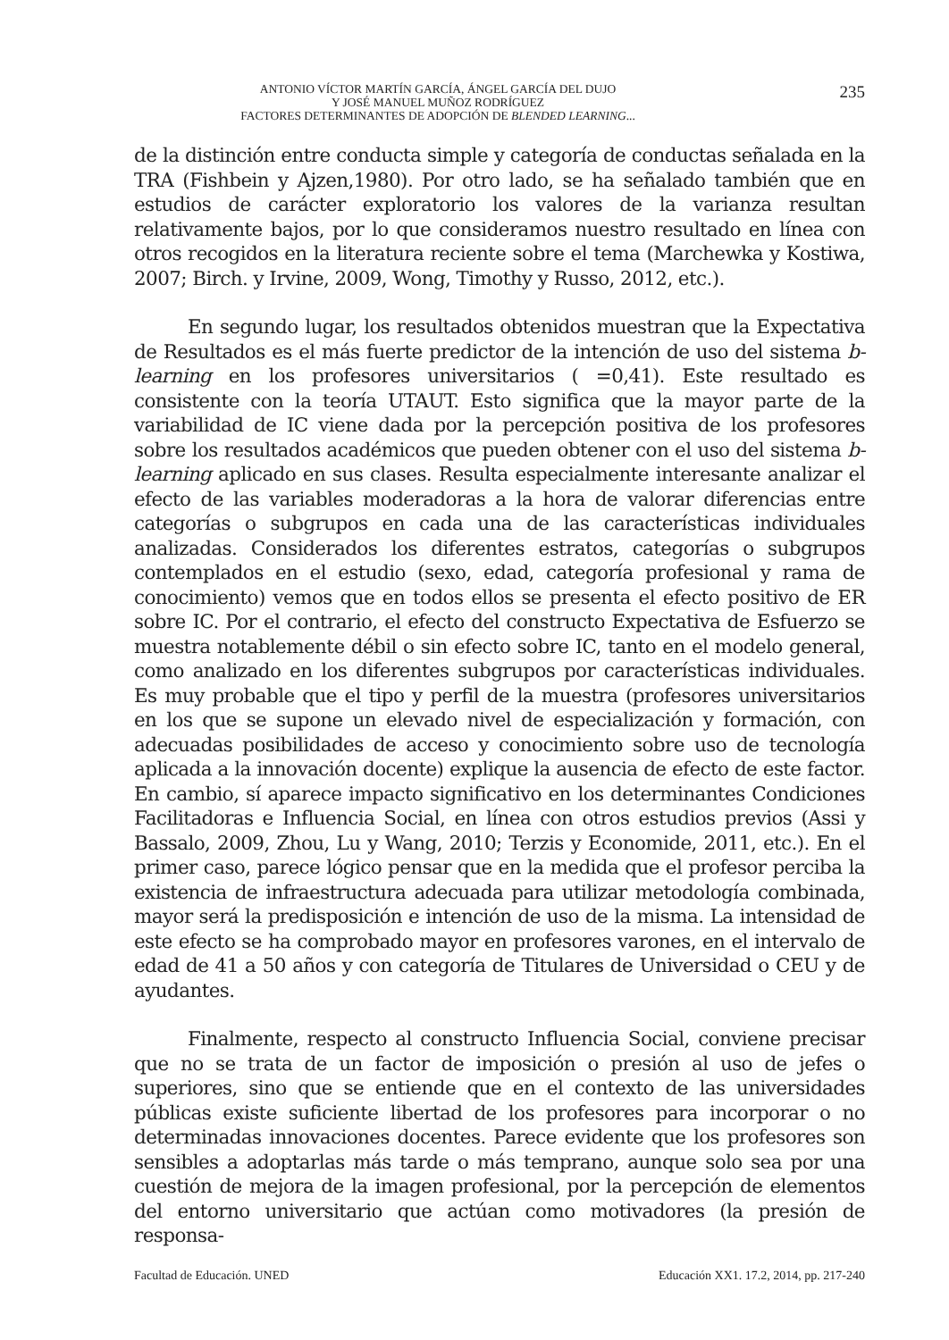ANTONIO VÍCTOR MARTÍN GARCÍA, ÁNGEL GARCÍA DEL DUJO
Y JOSÉ MANUEL MUÑOZ RODRÍGUEZ
FACTORES DETERMINANTES DE ADOPCIÓN DE BLENDED LEARNING...
235
de la distinción entre conducta simple y categoría de conductas señalada en la TRA (Fishbein y Ajzen,1980). Por otro lado, se ha señalado también que en estudios de carácter exploratorio los valores de la varianza resultan relativamente bajos, por lo que consideramos nuestro resultado en línea con otros recogidos en la literatura reciente sobre el tema (Marchewka y Kostiwa, 2007; Birch. y Irvine, 2009, Wong, Timothy y Russo, 2012, etc.).
En segundo lugar, los resultados obtenidos muestran que la Expectativa de Resultados es el más fuerte predictor de la intención de uso del sistema b-learning en los profesores universitarios ( =0,41). Este resultado es consistente con la teoría UTAUT. Esto significa que la mayor parte de la variabilidad de IC viene dada por la percepción positiva de los profesores sobre los resultados académicos que pueden obtener con el uso del sistema b-learning aplicado en sus clases. Resulta especialmente interesante analizar el efecto de las variables moderadoras a la hora de valorar diferencias entre categorías o subgrupos en cada una de las características individuales analizadas. Considerados los diferentes estratos, categorías o subgrupos contemplados en el estudio (sexo, edad, categoría profesional y rama de conocimiento) vemos que en todos ellos se presenta el efecto positivo de ER sobre IC. Por el contrario, el efecto del constructo Expectativa de Esfuerzo se muestra notablemente débil o sin efecto sobre IC, tanto en el modelo general, como analizado en los diferentes subgrupos por características individuales. Es muy probable que el tipo y perfil de la muestra (profesores universitarios en los que se supone un elevado nivel de especialización y formación, con adecuadas posibilidades de acceso y conocimiento sobre uso de tecnología aplicada a la innovación docente) explique la ausencia de efecto de este factor. En cambio, sí aparece impacto significativo en los determinantes Condiciones Facilitadoras e Influencia Social, en línea con otros estudios previos (Assi y Bassalo, 2009, Zhou, Lu y Wang, 2010; Terzis y Economide, 2011, etc.). En el primer caso, parece lógico pensar que en la medida que el profesor perciba la existencia de infraestructura adecuada para utilizar metodología combinada, mayor será la predisposición e intención de uso de la misma. La intensidad de este efecto se ha comprobado mayor en profesores varones, en el intervalo de edad de 41 a 50 años y con categoría de Titulares de Universidad o CEU y de ayudantes.
Finalmente, respecto al constructo Influencia Social, conviene precisar que no se trata de un factor de imposición o presión al uso de jefes o superiores, sino que se entiende que en el contexto de las universidades públicas existe suficiente libertad de los profesores para incorporar o no determinadas innovaciones docentes. Parece evidente que los profesores son sensibles a adoptarlas más tarde o más temprano, aunque solo sea por una cuestión de mejora de la imagen profesional, por la percepción de elementos del entorno universitario que actúan como motivadores (la presión de responsa-
Facultad de Educación. UNED Educación XX1. 17.2, 2014, pp. 217-240